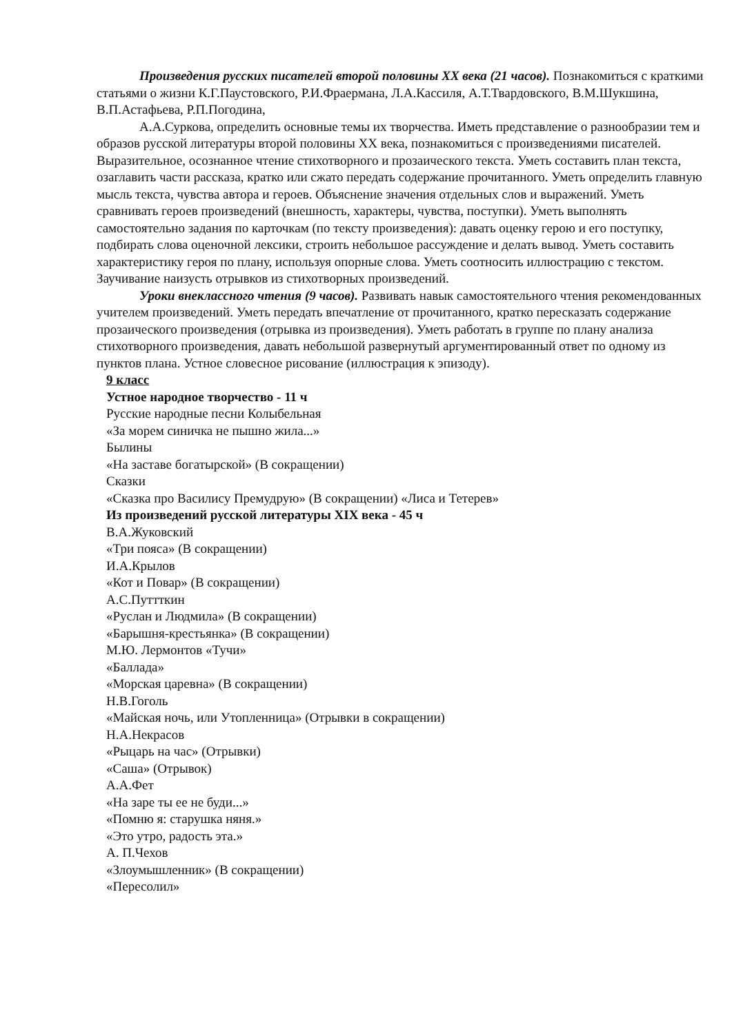Произведения русских писателей второй половины XX века (21 часов). Познакомиться с краткими статьями о жизни К.Г.Паустовского, Р.И.Фраермана, Л.А.Кассиля, А.Т.Твардовского, В.М.Шукшина, В.П.Астафьева, Р.П.Погодина,
А.А.Суркова, определить основные темы их творчества. Иметь представление о разнообразии тем и образов русской литературы второй половины XX века, познакомиться с произведениями писателей. Выразительное, осознанное чтение стихотворного и прозаического текста. Уметь составить план текста, озаглавить части рассказа, кратко или сжато передать содержание прочитанного. Уметь определить главную мысль текста, чувства автора и героев. Объяснение значения отдельных слов и выражений. Уметь сравнивать героев произведений (внешность, характеры, чувства, поступки). Уметь выполнять самостоятельно задания по карточкам (по тексту произведения): давать оценку герою и его поступку, подбирать слова оценочной лексики, строить небольшое рассуждение и делать вывод. Уметь составить характеристику героя по плану, используя опорные слова. Уметь соотносить иллюстрацию с текстом. Заучивание наизусть отрывков из стихотворных произведений.
Уроки внеклассного чтения (9 часов). Развивать навык самостоятельного чтения рекомендованных учителем произведений. Уметь передать впечатление от прочитанного, кратко пересказать содержание прозаического произведения (отрывка из произведения). Уметь работать в группе по плану анализа стихотворного произведения, давать небольшой развернутый аргументированный ответ по одному из пунктов плана. Устное словесное рисование (иллюстрация к эпизоду).
9 класс
Устное народное творчество - 11 ч
Русские народные песни Колыбельная
«За морем синичка не пышно жила...»
Былины
«На заставе богатырской» (В сокращении)
Сказки
«Сказка про Василису Премудрую» (В сокращении) «Лиса и Тетерев»
Из произведений русской литературы XIX века - 45 ч
В.А.Жуковский
«Три пояса» (В сокращении)
И.А.Крылов
«Кот и Повар» (В сокращении)
А.С.Путтткин
«Руслан и Людмила» (В сокращении)
«Барышня-крестьянка» (В сокращении)
М.Ю. Лермонтов «Тучи»
«Баллада»
«Морская царевна» (В сокращении)
Н.В.Гоголь
«Майская ночь, или Утопленница» (Отрывки в сокращении)
Н.А.Некрасов
«Рыцарь на час» (Отрывки)
«Саша» (Отрывок)
А.А.Фет
«На заре ты ее не буди...»
«Помню я: старушка няня.»
«Это утро, радость эта.»
А. П.Чехов
«Злоумышленник» (В сокращении)
«Пересолил»